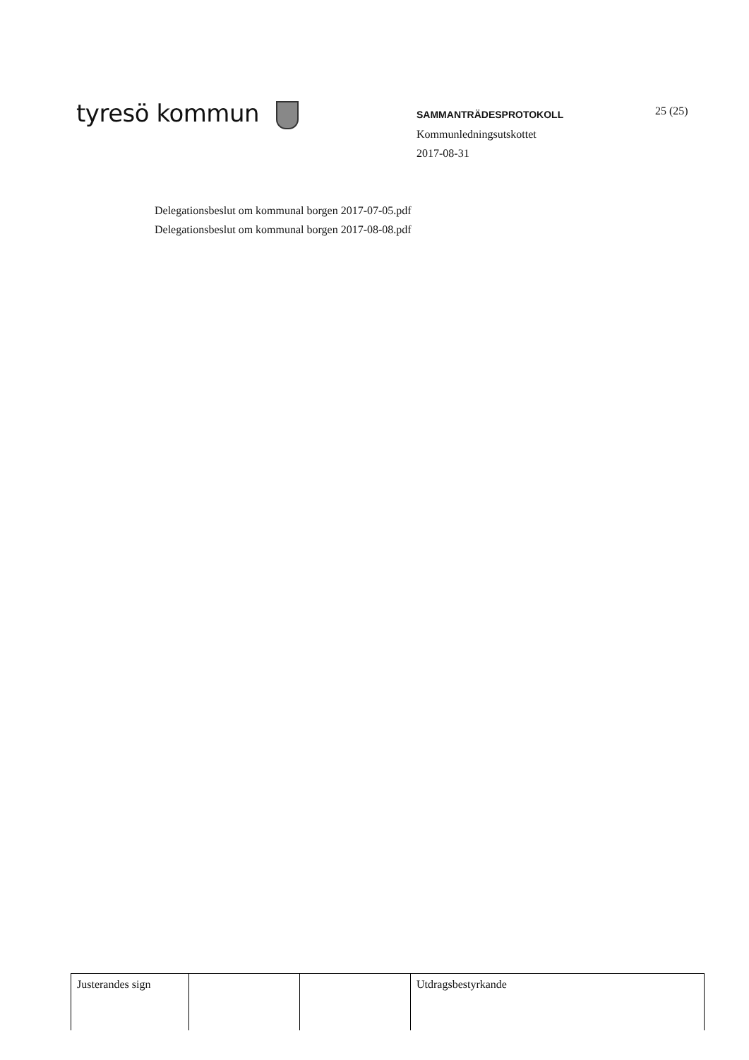tyresö kommun
SAMMANTRÄDESPROTOKOLL
Kommunledningsutskottet
2017-08-31
25 (25)
Delegationsbeslut om kommunal borgen 2017-07-05.pdf
Delegationsbeslut om kommunal borgen 2017-08-08.pdf
| Justerandes sign | | | Utdragsbestyrkande |